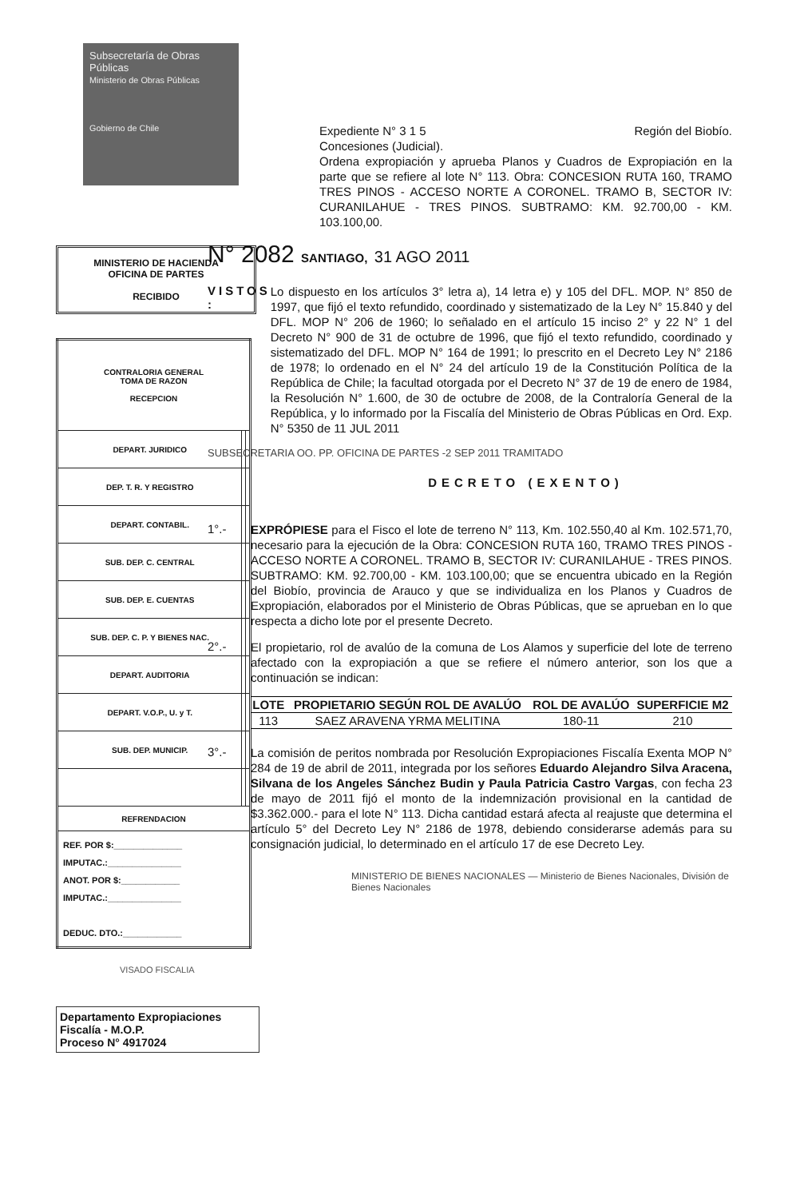Subsecretaría de Obras Públicas
Ministerio de Obras Públicas
Gobierno de Chile
MINISTERIO DE HACIENDA
OFICINA DE PARTES
RECIBIDO
| CONTRALORIA GENERAL TOMA DE RAZON RECEPCION | | |
| DEPART. JURIDICO | | |
| DEP. T. R. Y REGISTRO | | |
| DEPART. CONTABIL. | | |
| SUB. DEP. C. CENTRAL | | |
| SUB. DEP. E. CUENTAS | | |
| SUB. DEP. C. P. Y BIENES NAC. | | |
| DEPART. AUDITORIA | | |
| DEPART. V.O.P., U. y T. | | |
| SUB. DEP. MUNICIP. | | |
| REFRENDACION | | |
| REF. POR $:______________ IMPUTAC.:_______________ ANOT. POR $:____________ IMPUTAC.:_______________ DEDUC. DTO.:____________ | | |
VISADO FISCALIA
Departamento Expropiaciones
Fiscalía - M.O.P.
Proceso N° 4917024
Expediente N° 3 1 5 Región del Biobío.
Concesiones (Judicial).
Ordena expropiación y aprueba Planos y Cuadros de Expropiación en la parte que se refiere al lote N° 113. Obra: CONCESION RUTA 160, TRAMO TRES PINOS - ACCESO NORTE A CORONEL. TRAMO B, SECTOR IV: CURANILAHUE - TRES PINOS. SUBTRAMO: KM. 92.700,00 - KM. 103.100,00.
N° 2082 SANTIAGO, 31 AGO 2011
VISTOS :
Lo dispuesto en los artículos 3° letra a), 14 letra e) y 105 del DFL. MOP. N° 850 de 1997, que fijó el texto refundido, coordinado y sistematizado de la Ley N° 15.840 y del DFL. MOP N° 206 de 1960; lo señalado en el artículo 15 inciso 2° y 22 N° 1 del Decreto N° 900 de 31 de octubre de 1996, que fijó el texto refundido, coordinado y sistematizado del DFL. MOP N° 164 de 1991; lo prescrito en el Decreto Ley N° 2186 de 1978; lo ordenado en el N° 24 del artículo 19 de la Constitución Política de la República de Chile; la facultad otorgada por el Decreto N° 37 de 19 de enero de 1984, la Resolución N° 1.600, de 30 de octubre de 2008, de la Contraloría General de la República, y lo informado por la Fiscalía del Ministerio de Obras Públicas en Ord. Exp. N° 5350 de 11 JUL 2011
SUBSECRETARIA OO. PP. OFICINA DE PARTES -2 SEP 2011 TRAMITADO
DECRETO (EXENTO)
1°.-
EXPRÓPIESE para el Fisco el lote de terreno N° 113, Km. 102.550,40 al Km. 102.571,70, necesario para la ejecución de la Obra: CONCESION RUTA 160, TRAMO TRES PINOS - ACCESO NORTE A CORONEL. TRAMO B, SECTOR IV: CURANILAHUE - TRES PINOS. SUBTRAMO: KM. 92.700,00 - KM. 103.100,00; que se encuentra ubicado en la Región del Biobío, provincia de Arauco y que se individualiza en los Planos y Cuadros de Expropiación, elaborados por el Ministerio de Obras Públicas, que se aprueban en lo que respecta a dicho lote por el presente Decreto.
2°.-
El propietario, rol de avalúo de la comuna de Los Alamos y superficie del lote de terreno afectado con la expropiación a que se refiere el número anterior, son los que a continuación se indican:
| LOTE | PROPIETARIO SEGÚN ROL DE AVALÚO | ROL DE AVALÚO | SUPERFICIE M2 |
| --- | --- | --- | --- |
| 113 | SAEZ ARAVENA YRMA MELITINA | 180-11 | 210 |
3°.-
La comisión de peritos nombrada por Resolución Expropiaciones Fiscalía Exenta MOP N° 284 de 19 de abril de 2011, integrada por los señores Eduardo Alejandro Silva Aracena, Silvana de los Angeles Sánchez Budin y Paula Patricia Castro Vargas, con fecha 23 de mayo de 2011 fijó el monto de la indemnización provisional en la cantidad de $3.362.000.- para el lote N° 113. Dicha cantidad estará afecta al reajuste que determina el artículo 5° del Decreto Ley N° 2186 de 1978, debiendo considerarse además para su consignación judicial, lo determinado en el artículo 17 de ese Decreto Ley.
MINISTERIO DE BIENES NACIONALES — Ministerio de Bienes Nacionales, División de Bienes Nacionales